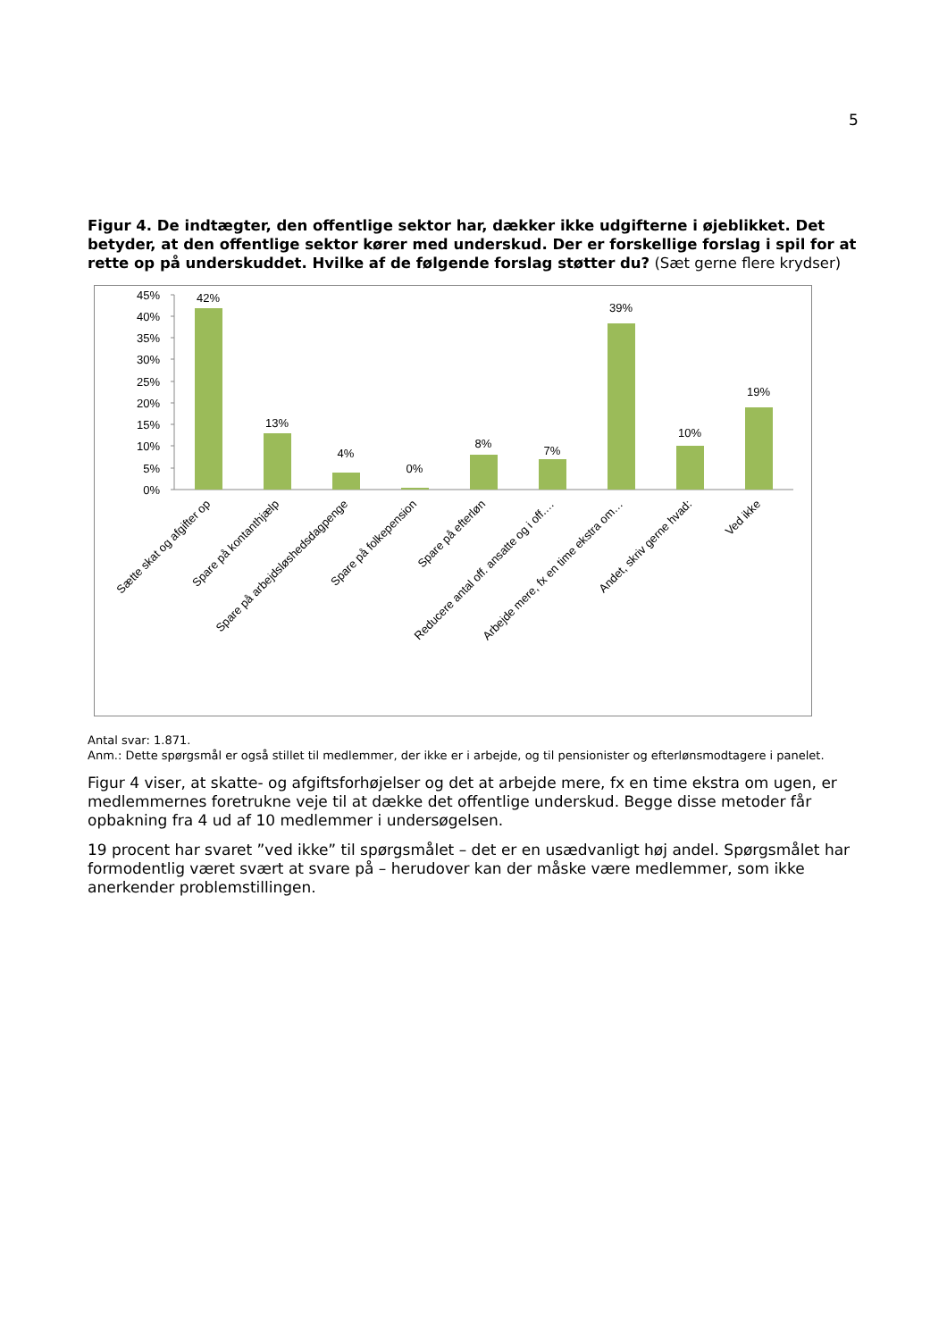5
Figur 4. De indtægter, den offentlige sektor har, dækker ikke udgifterne i øjeblikket. Det betyder, at den offentlige sektor kører med underskud. Der er forskellige forslag i spil for at rette op på underskuddet. Hvilke af de følgende forslag støtter du? (Sæt gerne flere krydser)
45%
40%
35%
30%
25%
20%
15%
10%
5%
0%
42%
13%
4%
0%
8%
7%
39%
10%
19%
Sætte skat og afgifter op
Spare på kontanthjælp
Spare på arbejdsløshedsdagpenge
Spare på folkepension
Spare på efterløn
Reducere antal off. ansatte og i off.…
Arbejde mere, fx en time ekstra om…
Andet, skriv gerne hvad:
Ved ikke
Antal svar: 1.871.
Anm.: Dette spørgsmål er også stillet til medlemmer, der ikke er i arbejde, og til pensionister og efterlønsmodtagere i panelet.
Figur 4 viser, at skatte- og afgiftsforhøjelser og det at arbejde mere, fx en time ekstra om ugen, er medlemmernes foretrukne veje til at dække det offentlige underskud. Begge disse metoder får opbakning fra 4 ud af 10 medlemmer i undersøgelsen.
19 procent har svaret ”ved ikke” til spørgsmålet – det er en usædvanligt høj andel. Spørgsmålet har formodentlig været svært at svare på – herudover kan der måske være medlemmer, som ikke anerkender problemstillingen.